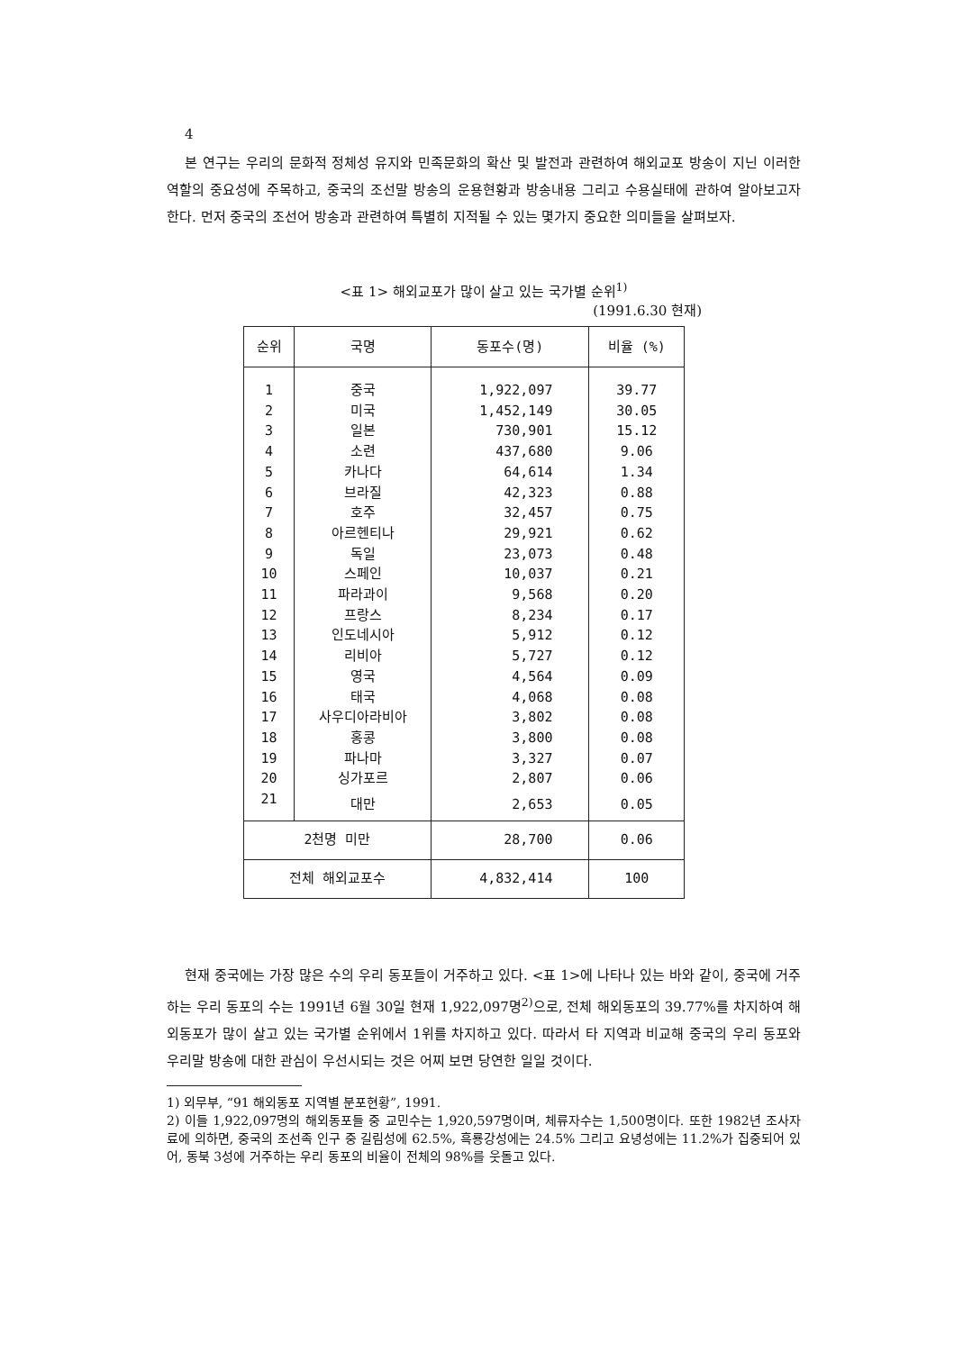4
본 연구는 우리의 문화적 정체성 유지와 민족문화의 확산 및 발전과 관련하여 해외교포 방송이 지닌 이러한 역할의 중요성에 주목하고, 중국의 조선말 방송의 운용현황과 방송내용 그리고 수용실태에 관하여 알아보고자 한다. 먼저 중국의 조선어 방송과 관련하여 특별히 지적될 수 있는 몇가지 중요한 의미들을 살펴보자.
<표 1> 해외교포가 많이 살고 있는 국가별 순위<sup>1)</sup>
(1991.6.30 현재)
| 순위 | 국명 | 동포수(명) | 비율 (%) |
| --- | --- | --- | --- |
| 1 | 중국 | 1,922,097 | 39.77 |
| 2 | 미국 | 1,452,149 | 30.05 |
| 3 | 일본 | 730,901 | 15.12 |
| 4 | 소련 | 437,680 | 9.06 |
| 5 | 카나다 | 64,614 | 1.34 |
| 6 | 브라질 | 42,323 | 0.88 |
| 7 | 호주 | 32,457 | 0.75 |
| 8 | 아르헨티나 | 29,921 | 0.62 |
| 9 | 독일 | 23,073 | 0.48 |
| 10 | 스페인 | 10,037 | 0.21 |
| 11 | 파라과이 | 9,568 | 0.20 |
| 12 | 프랑스 | 8,234 | 0.17 |
| 13 | 인도네시아 | 5,912 | 0.12 |
| 14 | 리비아 | 5,727 | 0.12 |
| 15 | 영국 | 4,564 | 0.09 |
| 16 | 태국 | 4,068 | 0.08 |
| 17 | 사우디아라비아 | 3,802 | 0.08 |
| 18 | 홍콩 | 3,800 | 0.08 |
| 19 | 파나마 | 3,327 | 0.07 |
| 20 | 싱가포르 | 2,807 | 0.06 |
| 21 | 대만 | 2,653 | 0.05 |
| 2천명 미만 | | 28,700 | 0.06 |
| 전체 해외교포수 | | 4,832,414 | 100 |
현재 중국에는 가장 많은 수의 우리 동포들이 거주하고 있다. <표 1>에 나타나 있는 바와 같이, 중국에 거주하는 우리 동포의 수는 1991년 6월 30일 현재 1,922,097명<sup>2)</sup>으로, 전체 해외동포의 39.77%를 차지하여 해외동포가 많이 살고 있는 국가별 순위에서 1위를 차지하고 있다. 따라서 타 지역과 비교해 중국의 우리 동포와 우리말 방송에 대한 관심이 우선시되는 것은 어찌 보면 당연한 일일 것이다.
1) 외무부, “91 해외동포 지역별 분포현황”, 1991.
2) 이들 1,922,097명의 해외동포들 중 교민수는 1,920,597명이며, 체류자수는 1,500명이다. 또한 1982년 조사자료에 의하면, 중국의 조선족 인구 중 길림성에 62.5%, 흑룡강성에는 24.5% 그리고 요녕성에는 11.2%가 집중되어 있어, 동북 3성에 거주하는 우리 동포의 비율이 전체의 98%를 웃돌고 있다.